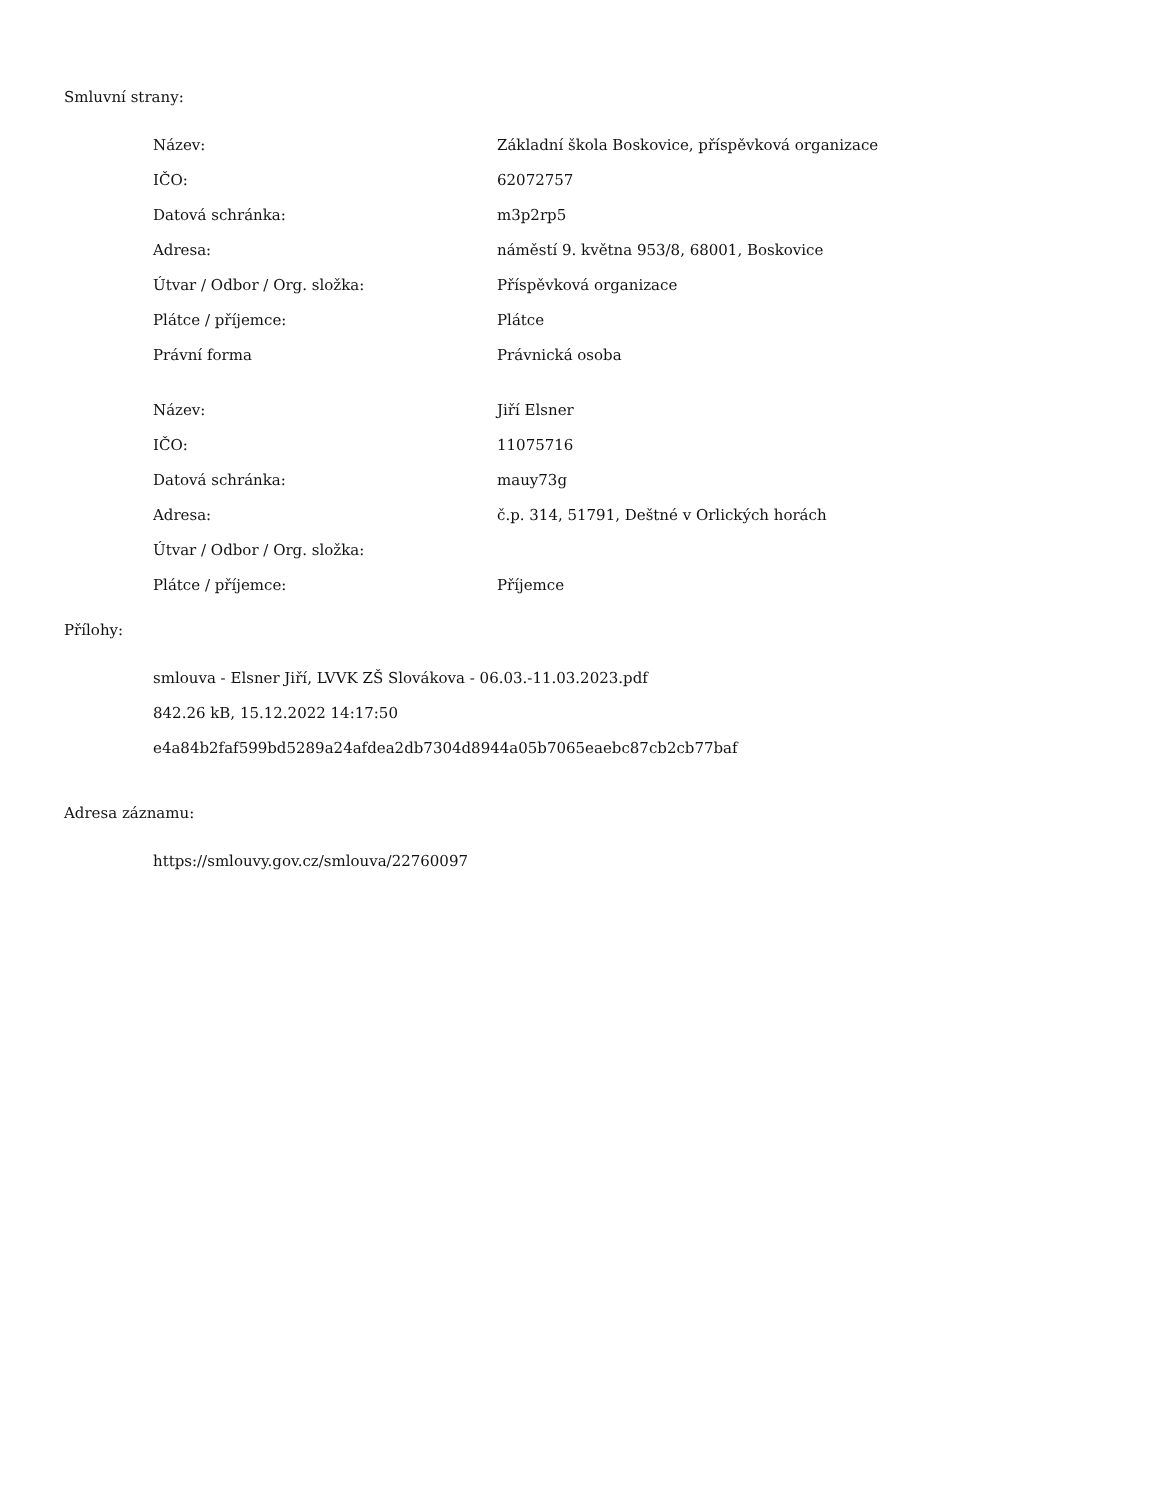Smluvní strany:
| Název: | Základní škola Boskovice, příspěvková organizace |
| IČO: | 62072757 |
| Datová schránka: | m3p2rp5 |
| Adresa: | náměstí 9. května 953/8, 68001, Boskovice |
| Útvar / Odbor / Org. složka: | Příspěvková organizace |
| Plátce / příjemce: | Plátce |
| Právní forma | Právnická osoba |
| Název: | Jiří Elsner |
| IČO: | 11075716 |
| Datová schránka: | mauy73g |
| Adresa: | č.p. 314, 51791, Deštné v Orlických horách |
| Útvar / Odbor / Org. složka: | |
| Plátce / příjemce: | Příjemce |
Přílohy:
smlouva - Elsner Jiří, LVVK ZŠ Slovákova - 06.03.-11.03.2023.pdf
842.26 kB, 15.12.2022 14:17:50
e4a84b2faf599bd5289a24afdea2db7304d8944a05b7065eaebc87cb2cb77baf
Adresa záznamu:
https://smlouvy.gov.cz/smlouva/22760097